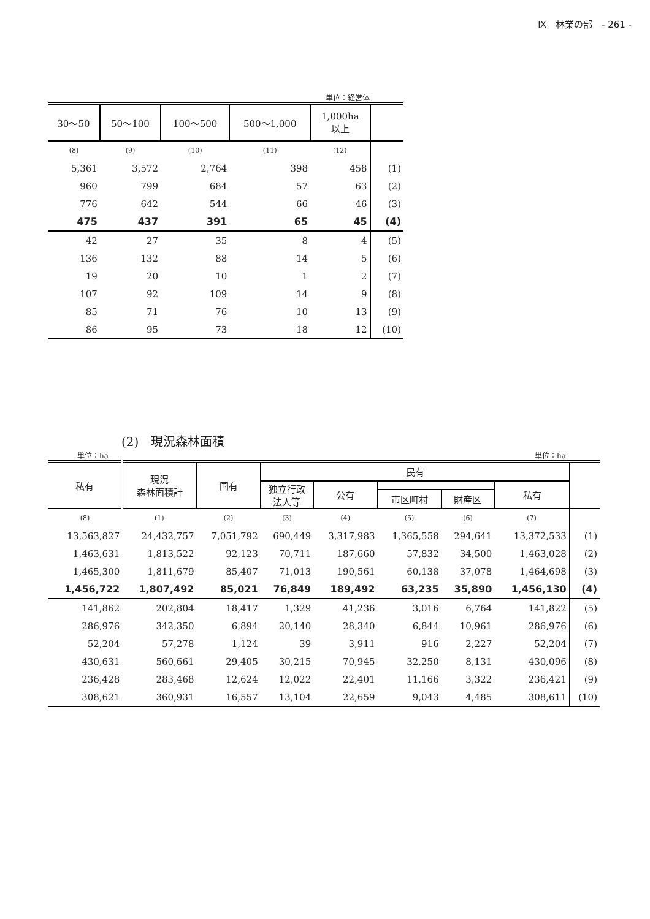Ⅸ　林業の部　- 261 -
単位：経営体
| 30～50 | 50～100 | 100～500 | 500～1,000 | 1,000ha 以上 | |
| --- | --- | --- | --- | --- | --- |
| (8) | (9) | (10) | (11) | (12) | |
| 5,361 | 3,572 | 2,764 | 398 | 458 | (1) |
| 960 | 799 | 684 | 57 | 63 | (2) |
| 776 | 642 | 544 | 66 | 46 | (3) |
| 475 | 437 | 391 | 65 | 45 | (4) |
| 42 | 27 | 35 | 8 | 4 | (5) |
| 136 | 132 | 88 | 14 | 5 | (6) |
| 19 | 20 | 10 | 1 | 2 | (7) |
| 107 | 92 | 109 | 14 | 9 | (8) |
| 85 | 71 | 76 | 10 | 13 | (9) |
| 86 | 95 | 73 | 18 | 12 | (10) |
(2)　現況森林面積
単位：ha 単位：ha
| 私有 | 現況 森林面積計 | 国有 | 民有 | | | | | |
| --- | --- | --- | --- | --- | --- | --- | --- | --- |
| | | | 独立行政 法人等 | 公有 | | | 私有 | |
| | | | | | 市区町村 | 財産区 | | |
| (8) | (1) | (2) | (3) | (4) | (5) | (6) | (7) | |
| 13,563,827 | 24,432,757 | 7,051,792 | 690,449 | 3,317,983 | 1,365,558 | 294,641 | 13,372,533 | (1) |
| 1,463,631 | 1,813,522 | 92,123 | 70,711 | 187,660 | 57,832 | 34,500 | 1,463,028 | (2) |
| 1,465,300 | 1,811,679 | 85,407 | 71,013 | 190,561 | 60,138 | 37,078 | 1,464,698 | (3) |
| 1,456,722 | 1,807,492 | 85,021 | 76,849 | 189,492 | 63,235 | 35,890 | 1,456,130 | (4) |
| 141,862 | 202,804 | 18,417 | 1,329 | 41,236 | 3,016 | 6,764 | 141,822 | (5) |
| 286,976 | 342,350 | 6,894 | 20,140 | 28,340 | 6,844 | 10,961 | 286,976 | (6) |
| 52,204 | 57,278 | 1,124 | 39 | 3,911 | 916 | 2,227 | 52,204 | (7) |
| 430,631 | 560,661 | 29,405 | 30,215 | 70,945 | 32,250 | 8,131 | 430,096 | (8) |
| 236,428 | 283,468 | 12,624 | 12,022 | 22,401 | 11,166 | 3,322 | 236,421 | (9) |
| 308,621 | 360,931 | 16,557 | 13,104 | 22,659 | 9,043 | 4,485 | 308,611 | (10) |